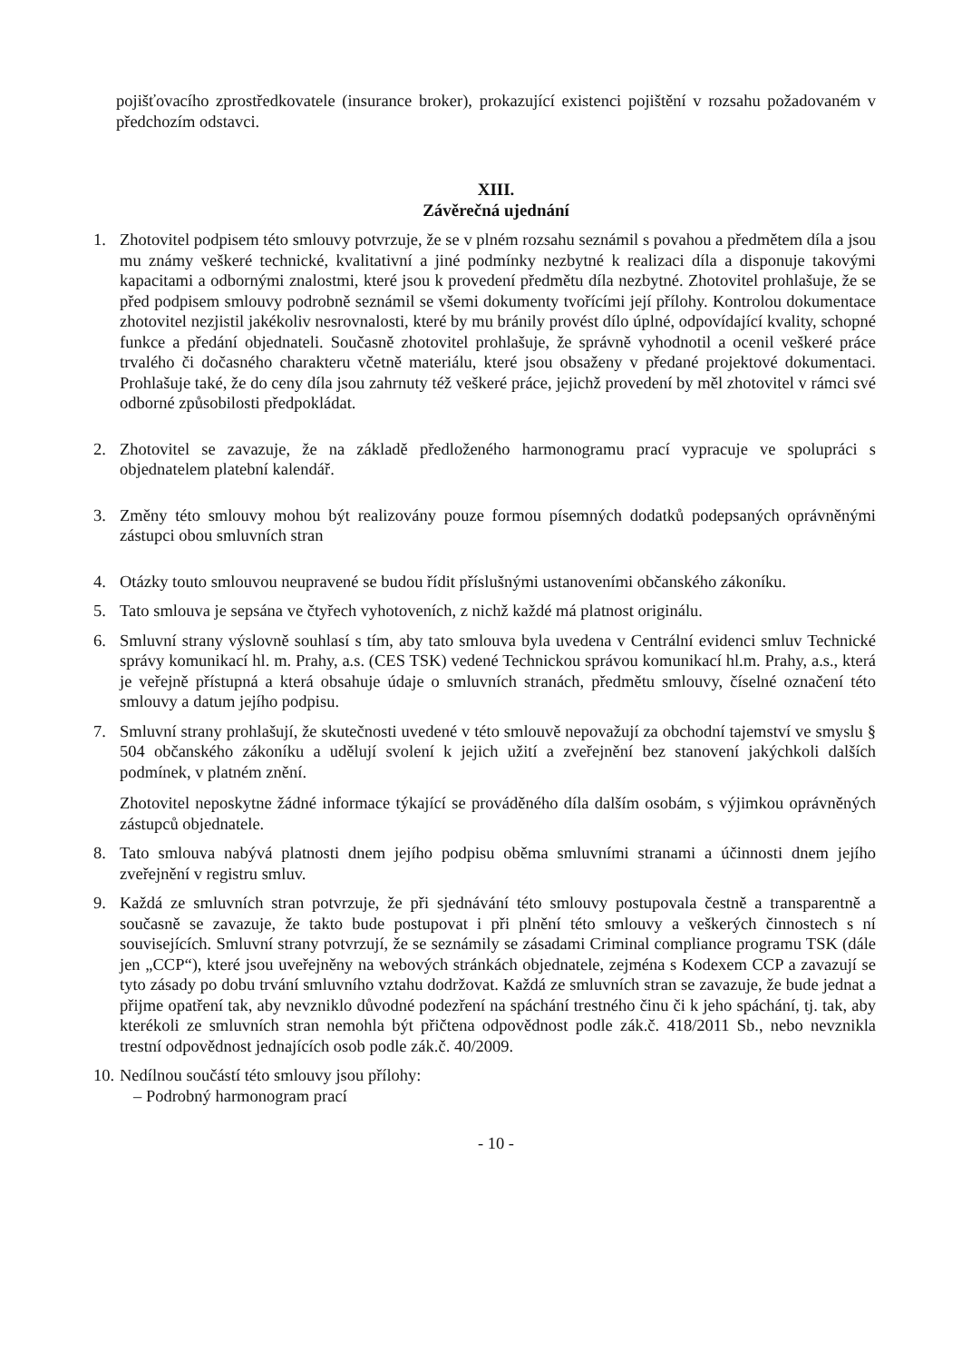pojišťovacího zprostředkovatele (insurance broker), prokazující existenci pojištění v rozsahu požadovaném v předchozím odstavci.
XIII.
Závěrečná ujednání
1. Zhotovitel podpisem této smlouvy potvrzuje, že se v plném rozsahu seznámil s povahou a předmětem díla a jsou mu známy veškeré technické, kvalitativní a jiné podmínky nezbytné k realizaci díla a disponuje takovými kapacitami a odbornými znalostmi, které jsou k provedení předmětu díla nezbytné. Zhotovitel prohlašuje, že se před podpisem smlouvy podrobně seznámil se všemi dokumenty tvořícími její přílohy. Kontrolou dokumentace zhotovitel nezjistil jakékoliv nesrovnalosti, které by mu bránily provést dílo úplné, odpovídající kvality, schopné funkce a předání objednateli. Současně zhotovitel prohlašuje, že správně vyhodnotil a ocenil veškeré práce trvalého či dočasného charakteru včetně materiálu, které jsou obsaženy v předané projektové dokumentaci. Prohlašuje také, že do ceny díla jsou zahrnuty též veškeré práce, jejichž provedení by měl zhotovitel v rámci své odborné způsobilosti předpokládat.
2. Zhotovitel se zavazuje, že na základě předloženého harmonogramu prací vypracuje ve spolupráci s objednatelem platební kalendář.
3. Změny této smlouvy mohou být realizovány pouze formou písemných dodatků podepsaných oprávněnými zástupci obou smluvních stran
4. Otázky touto smlouvou neupravené se budou řídit příslušnými ustanoveními občanského zákoníku.
5. Tato smlouva je sepsána ve čtyřech vyhotoveních, z nichž každé má platnost originálu.
6. Smluvní strany výslovně souhlasí s tím, aby tato smlouva byla uvedena v Centrální evidenci smluv Technické správy komunikací hl. m. Prahy, a.s. (CES TSK) vedené Technickou správou komunikací hl.m. Prahy, a.s., která je veřejně přístupná a která obsahuje údaje o smluvních stranách, předmětu smlouvy, číselné označení této smlouvy a datum jejího podpisu.
7. Smluvní strany prohlašují, že skutečnosti uvedené v této smlouvě nepovažují za obchodní tajemství ve smyslu § 504 občanského zákoníku a udělují svolení k jejich užití a zveřejnění bez stanovení jakýchkoli dalších podmínek, v platném znění.
Zhotovitel neposkytne žádné informace týkající se prováděného díla dalším osobám, s výjimkou oprávněných zástupců objednatele.
8. Tato smlouva nabývá platnosti dnem jejího podpisu oběma smluvními stranami a účinnosti dnem jejího zveřejnění v registru smluv.
9. Každá ze smluvních stran potvrzuje, že při sjednávání této smlouvy postupovala čestně a transparentně a současně se zavazuje, že takto bude postupovat i při plnění této smlouvy a veškerých činnostech s ní souvisejících. Smluvní strany potvrzují, že se seznámily se zásadami Criminal compliance programu TSK (dále jen „CCP“), které jsou uveřejněny na webových stránkách objednatele, zejména s Kodexem CCP a zavazují se tyto zásady po dobu trvání smluvního vztahu dodržovat. Každá ze smluvních stran se zavazuje, že bude jednat a přijme opatření tak, aby nevzniklo důvodné podezření na spáchání trestného činu či k jeho spáchání, tj. tak, aby kterékoli ze smluvních stran nemohla být přičtena odpovědnost podle zák.č. 418/2011 Sb., nebo nevznikla trestní odpovědnost jednajících osob podle zák.č. 40/2009.
10.
Nedílnou součástí této smlouvy jsou přílohy:
– Podrobný harmonogram prací
- 10 -